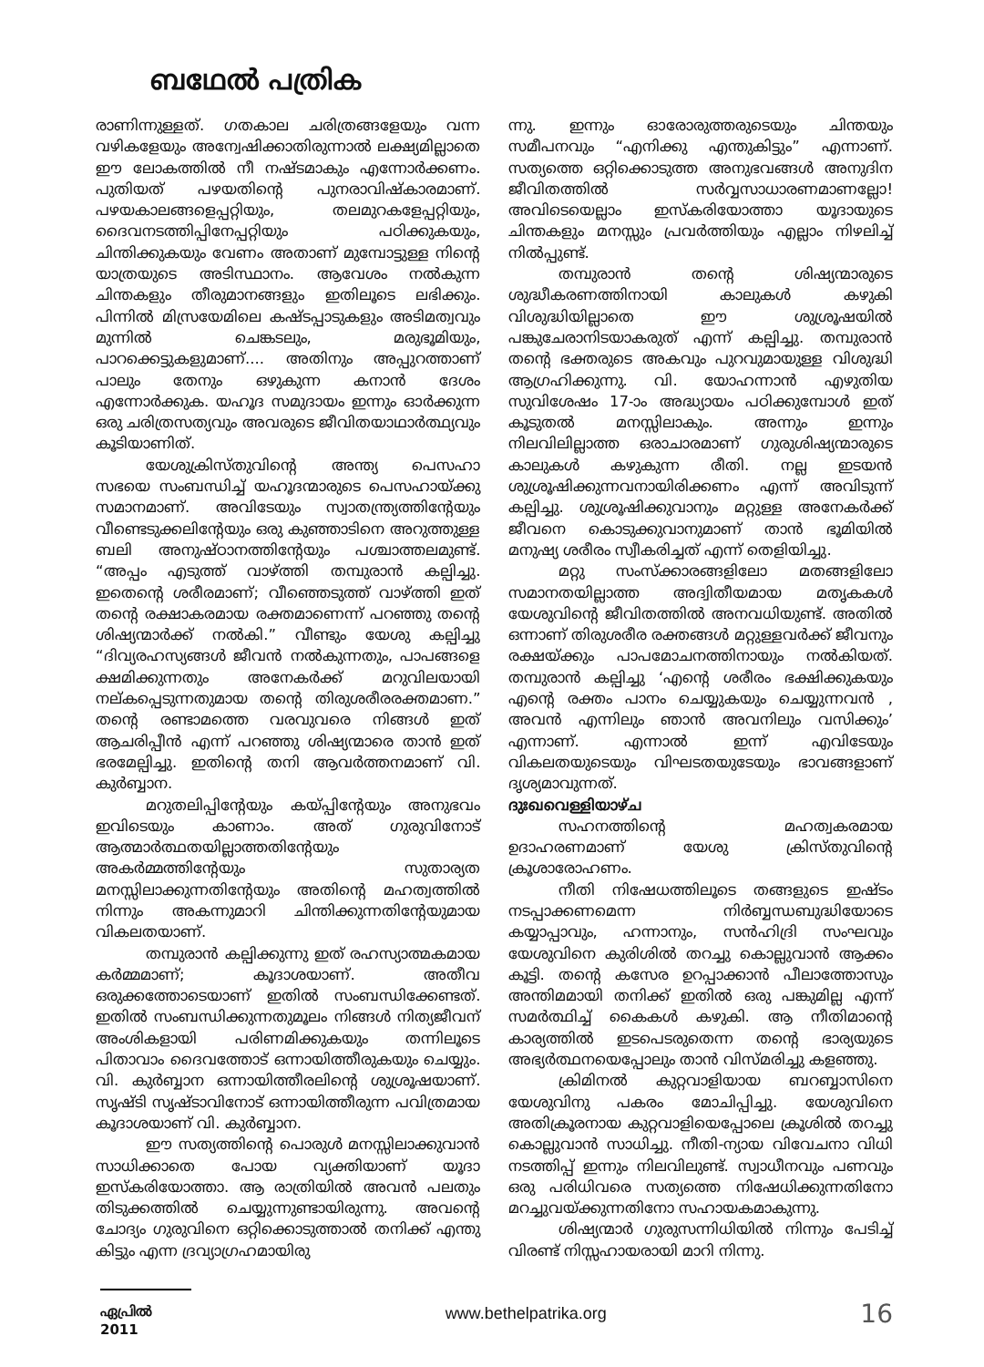ബഥേൽ പത്രിക
രാണിന്നുള്ളത്. ഗതകാല ചരിത്രങ്ങളേയും വന്ന വഴികളേയും അന്വേഷിക്കാതിരുന്നാൽ ലക്ഷ്യമില്ലാതെ ഈ ലോകത്തിൽ നീ നഷ്ടമാകും എന്നോർക്കണം. പുതിയത് പഴയതിന്റെ പുനരാവിഷ്കാരമാണ്. പഴയകാലങ്ങളെപ്പറ്റിയും, തലമുറകളേപ്പറ്റിയും, ദൈവനടത്തിപ്പിനേപ്പറ്റിയും പഠിക്കുകയും, ചിന്തിക്കുകയും വേണം അതാണ് മുമ്പോട്ടുള്ള നിന്റെ യാത്രയുടെ അടിസ്ഥാനം. ആവേശം നൽകുന്ന ചിന്തകളും തീരുമാനങ്ങളും ഇതിലൂടെ ലഭിക്കും. പിന്നിൽ മിസ്രയേമിലെ കഷ്ടപ്പാടുകളും അടിമത്വവും മുന്നിൽ ചെങ്കടലും, മരുഭൂമിയും, പാറക്കെട്ടുകളുമാണ്.... അതിനും അപ്പുറത്താണ് പാലും തേനും ഒഴുകുന്ന കനാൻ ദേശം എന്നോർക്കുക. യഹൂദ സമുദായം ഇന്നും ഓർക്കുന്ന ഒരു ചരിത്രസത്യവും അവരുടെ ജീവിതയാഥാർത്ഥ്യവും കൂടിയാണിത്.
യേശുക്രിസ്തുവിന്റെ അന്ത്യ പെസഹാ സഭയെ സംബന്ധിച്ച് യഹൂദന്മാരുടെ പെസഹായ്ക്കു സമാനമാണ്. അവിടേയും സ്വാതന്ത്ര്യത്തിന്റേയും വീണ്ടെടുക്കലിന്റേയും ഒരു കുഞ്ഞാടിനെ അറുത്തുള്ള ബലി അനുഷ്ഠാനത്തിന്റേയും പശ്ചാത്തലമുണ്ട്. “അപ്പം എടുത്ത് വാഴ്ത്തി തമ്പുരാൻ കല്പിച്ചു. ഇതെന്റെ ശരീരമാണ്; വീഞ്ഞെടുത്ത് വാഴ്ത്തി ഇത് തന്റെ രക്ഷാകരമായ രക്തമാണെന്ന് പറഞ്ഞു തന്റെ ശിഷ്യന്മാർക്ക് നൽകി.” വീണ്ടും യേശു കല്പിച്ചു “ദിവ്യരഹസ്യങ്ങൾ ജീവൻ നൽകുന്നതും, പാപങ്ങളെ ക്ഷമിക്കുന്നതും അനേകർക്ക് മറുവിലയായി നല്കപ്പെടുന്നതുമായ തന്റെ തിരുശരീരരക്തമാണ.” തന്റെ രണ്ടാമത്തെ വരവുവരെ നിങ്ങൾ ഇത് ആചരിപ്പീൻ എന്ന് പറഞ്ഞു ശിഷ്യന്മാരെ താൻ ഇത് ഭരമേല്പിച്ചു. ഇതിന്റെ തനി ആവർത്തനമാണ് വി. കുർബ്ബാന.
മറുതലിപ്പിന്റേയും കയ്പ്പിന്റേയും അനുഭവം ഇവിടെയും കാണാം. അത് ഗുരുവിനോട് ആത്മാർത്ഥതയില്ലാത്തതിന്റേയും അകർമ്മത്തിന്റേയും സുതാര്യത മനസ്സിലാക്കുന്നതിന്റേയും അതിന്റെ മഹത്വത്തിൽ നിന്നും അകന്നുമാറി ചിന്തിക്കുന്നതിന്റേയുമായ വികലതയാണ്.
തമ്പുരാൻ കല്പിക്കുന്നു ഇത് രഹസ്യാത്മകമായ കർമ്മമാണ്; കൂദാശയാണ്. അതീവ ഒരുക്കത്തോടെയാണ് ഇതിൽ സംബന്ധിക്കേണ്ടത്. ഇതിൽ സംബന്ധിക്കുന്നതുമൂലം നിങ്ങൾ നിത്യജീവന് അംശികളായി പരിണമിക്കുകയും തന്നിലൂടെ പിതാവാം ദൈവത്തോട് ഒന്നായിത്തീരുകയും ചെയ്യും. വി. കുർബ്ബാന ഒന്നായിത്തീരലിന്റെ ശുശ്രൂഷയാണ്. സൃഷ്ടി സൃഷ്ടാവിനോട് ഒന്നായിത്തീരുന്ന പവിത്രമായ കൂദാശയാണ് വി. കുർബ്ബാന.
ഈ സത്യത്തിന്റെ പൊരുൾ മനസ്സിലാക്കുവാൻ സാധിക്കാതെ പോയ വ്യക്തിയാണ് യൂദാ ഇസ്കരിയോത്താ. ആ രാത്രിയിൽ അവൻ പലതും തിടുക്കത്തിൽ ചെയ്യുന്നുണ്ടായിരുന്നു. അവന്റെ ചോദ്യം ഗുരുവിനെ ഒറ്റിക്കൊടുത്താൽ തനിക്ക് എന്തു കിട്ടും എന്ന ദ്രവ്യാഗ്രഹമായിരു
ന്നു. ഇന്നും ഓരോരുത്തരുടെയും ചിന്തയും സമീപനവും “എനിക്കു എന്തുകിട്ടും” എന്നാണ്. സത്യത്തെ ഒറ്റിക്കൊടുത്ത അനുഭവങ്ങൾ അനുദിന ജീവിതത്തിൽ സർവ്വസാധാരണമാണല്ലോ! അവിടെയെല്ലാം ഇസ്കരിയോത്താ യൂദായുടെ ചിന്തകളും മനസ്സും പ്രവർത്തിയും എല്ലാം നിഴലിച്ച് നിൽപ്പുണ്ട്.
തമ്പുരാൻ തന്റെ ശിഷ്യന്മാരുടെ ശുദ്ധീകരണത്തിനായി കാലുകൾ കഴുകി വിശുദ്ധിയില്ലാതെ ഈ ശുശ്രൂഷയിൽ പങ്കുചേരാനിടയാകരുത് എന്ന് കല്പിച്ചു. തമ്പുരാൻ തന്റെ ഭക്തരുടെ അകവും പുറവുമായുള്ള വിശുദ്ധി ആഗ്രഹിക്കുന്നു. വി. യോഹന്നാൻ എഴുതിയ സുവിശേഷം 17-ാം അദ്ധ്യായം പഠിക്കുമ്പോൾ ഇത് കൂടുതൽ മനസ്സിലാകും. അന്നും ഇന്നും നിലവിലില്ലാത്ത ഒരാചാരമാണ് ഗുരുശിഷ്യന്മാരുടെ കാലുകൾ കഴുകുന്ന രീതി. നല്ല ഇടയൻ ശുശ്രൂഷിക്കുന്നവനായിരിക്കണം എന്ന് അവിടുന്ന് കല്പിച്ചു. ശുശ്രൂഷിക്കുവാനും മറ്റുള്ള അനേകർക്ക് ജീവനെ കൊടുക്കുവാനുമാണ് താൻ ഭൂമിയിൽ മനുഷ്യ ശരീരം സ്വീകരിച്ചത് എന്ന് തെളിയിച്ചു.
മറ്റു സംസ്ക്കാരങ്ങളിലോ മതങ്ങളിലോ സമാനതയില്ലാത്ത അദ്വിതീയമായ മതൃകകൾ യേശുവിന്റെ ജീവിതത്തിൽ അനവധിയുണ്ട്. അതിൽ ഒന്നാണ് തിരുശരീര രക്തങ്ങൾ മറ്റുള്ളവർക്ക് ജീവനും രക്ഷയ്ക്കും പാപമോചനത്തിനായും നൽകിയത്. തമ്പുരാൻ കല്പിച്ചു ‘എന്റെ ശരീരം ഭക്ഷിക്കുകയും എന്റെ രക്തം പാനം ചെയ്യുകയും ചെയ്യുന്നവൻ , അവൻ എന്നിലും ഞാൻ അവനിലും വസിക്കും’ എന്നാണ്. എന്നാൽ ഇന്ന് എവിടേയും വികലതയുടെയും വിഘടതയുടേയും ഭാവങ്ങളാണ് ദൃശ്യമാവുന്നത്.
ദുഃഖവെള്ളിയാഴ്ച
സഹനത്തിന്റെ മഹത്വകരമായ ഉദാഹരണമാണ് യേശു ക്രിസ്തുവിന്റെ ക്രൂശാരോഹണം.
നീതി നിഷേധത്തിലൂടെ തങ്ങളുടെ ഇഷ്ടം നടപ്പാക്കണമെന്ന നിർബ്ബന്ധബുദ്ധിയോടെ കയ്യാപ്പാവും, ഹന്നാനും, സൻഹിദ്രി സംഘവും യേശുവിനെ കുരിശിൽ തറച്ചു കൊല്ലുവാൻ ആക്കം കൂട്ടി. തന്റെ കസേര ഉറപ്പാക്കാൻ പീലാത്തോസും അന്തിമമായി തനിക്ക് ഇതിൽ ഒരു പങ്കുമില്ല എന്ന് സമർത്ഥിച്ച് കൈകൾ കഴുകി. ആ നീതിമാന്റെ കാര്യത്തിൽ ഇടപെടരുതെന്ന തന്റെ ഭാര്യയുടെ അഭ്യർത്ഥനയെപ്പോലും താൻ വിസ്മരിച്ചു കളഞ്ഞു.
ക്രിമിനൽ കുറ്റവാളിയായ ബറബ്ബാസിനെ യേശുവിനു പകരം മോചിപ്പിച്ചു. യേശുവിനെ അതിക്രൂരനായ കുറ്റവാളിയെപ്പോലെ ക്രൂശിൽ തറച്ചു കൊല്ലുവാൻ സാധിച്ചു. നീതി-ന്യായ വിവേചനാ വിധി നടത്തിപ്പ് ഇന്നും നിലവിലുണ്ട്. സ്വാധീനവും പണവും ഒരു പരിധിവരെ സത്യത്തെ നിഷേധിക്കുന്നതിനോ മറച്ചുവയ്ക്കുന്നതിനോ സഹായകമാകുന്നു.
ശിഷ്യന്മാർ ഗുരുസന്നിധിയിൽ നിന്നും പേടിച്ച് വിരണ്ട് നിസ്സഹായരായി മാറി നിന്നു.
ഏപ്രിൽ 2011
www.bethelpatrika.org
16